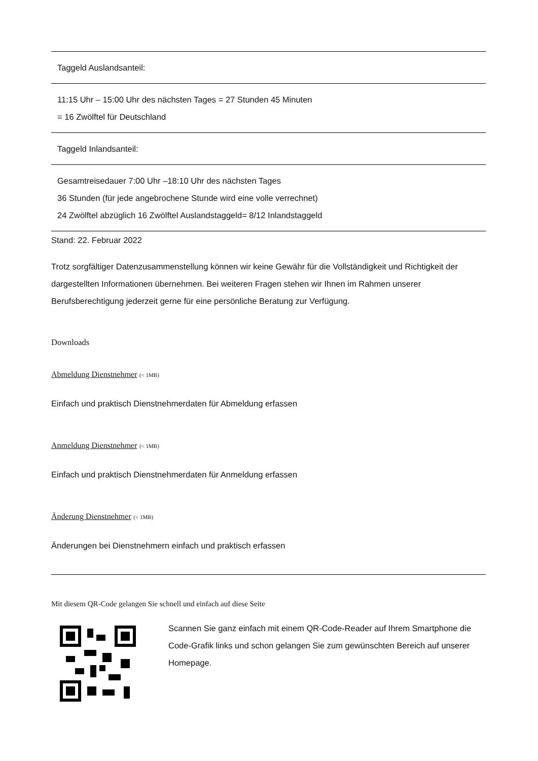| Taggeld Auslandsanteil: |
| 11:15 Uhr – 15:00 Uhr des nächsten Tages = 27 Stunden 45 Minuten = 16 Zwölftel für Deutschland |
| Taggeld Inlandsanteil: |
| Gesamtreisedauer 7:00 Uhr –18:10 Uhr des nächsten Tages 36 Stunden (für jede angebrochene Stunde wird eine volle verrechnet) 24 Zwölftel abzüglich 16 Zwölftel Auslandstaggeld= 8/12 Inlandstaggeld |
Stand: 22. Februar 2022
Trotz sorgfältiger Datenzusammenstellung können wir keine Gewähr für die Vollständigkeit und Richtigkeit der dargestellten Informationen übernehmen. Bei weiteren Fragen stehen wir Ihnen im Rahmen unserer Berufsberechtigung jederzeit gerne für eine persönliche Beratung zur Verfügung.
Downloads
Abmeldung Dienstnehmer (< 1MB)
Einfach und praktisch Dienstnehmerdaten für Abmeldung erfassen
Anmeldung Dienstnehmer (< 1MB)
Einfach und praktisch Dienstnehmerdaten für Anmeldung erfassen
Änderung Dienstnehmer (< 1MB)
Änderungen bei Dienstnehmern einfach und praktisch erfassen
Mit diesem QR-Code gelangen Sie schnell und einfach auf diese Seite
Scannen Sie ganz einfach mit einem QR-Code-Reader auf Ihrem Smartphone die Code-Grafik links und schon gelangen Sie zum gewünschten Bereich auf unserer Homepage.